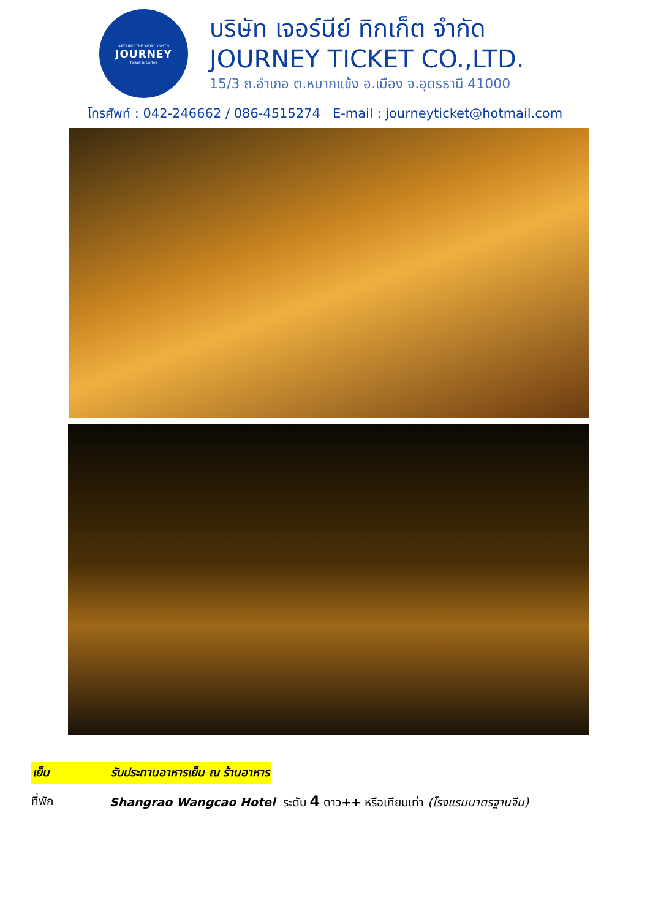AROUND THE WORLD WITH
JOURNEY
Ticket & Coffee
บริษัท เจอร์นีย์ ทิกเก็ต จำกัด
JOURNEY TICKET CO.,LTD.
15/3 ถ.อำเภอ ต.หมากแข้ง อ.เมือง จ.อุดรธานี 41000
โทรศัพท์ : 042-246662 / 086-4515274 E-mail : journeyticket@hotmail.com
เย็น รับประทานอาหารเย็น ณ ร้านอาหาร
ที่พัก Shangrao Wangcao Hotel ระดับ 4 ดาว++ หรือเทียบเท่า (โรงแรมมาตรฐานจีน)